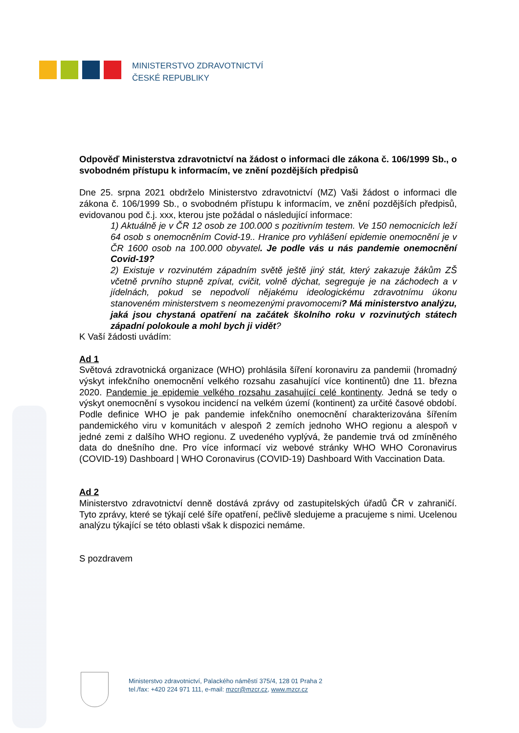MINISTERSTVO ZDRAVOTNICTVÍ
ČESKÉ REPUBLIKY
Odpověď Ministerstva zdravotnictví na žádost o informaci dle zákona č. 106/1999 Sb., o svobodném přístupu k informacím, ve znění pozdějších předpisů
Dne 25. srpna 2021 obdrželo Ministerstvo zdravotnictví (MZ) Vaši žádost o informaci dle zákona č. 106/1999 Sb., o svobodném přístupu k informacím, ve znění pozdějších předpisů, evidovanou pod č.j. xxx, kterou jste požádal o následující informace:
1) Aktuálně je v ČR 12 osob ze 100.000 s pozitivním testem. Ve 150 nemocnicích leží 64 osob s onemocněním Covid-19.. Hranice pro vyhlášení epidemie onemocnění je v ČR 1600 osob na 100.000 obyvatel. Je podle vás u nás pandemie onemocnění Covid-19?
2) Existuje v rozvinutém západním světě ještě jiný stát, který zakazuje žákům ZŠ včetně prvního stupně zpívat, cvičit, volně dýchat, segreguje je na záchodech a v jídelnách, pokud se nepodvolí nějakému ideologickému zdravotnímu úkonu stanoveném ministerstvem s neomezenými pravomocemi? Má ministerstvo analýzu, jaká jsou chystaná opatření na začátek školního roku v rozvinutých státech západní polokoule a mohl bych ji vidět?
K Vaší žádosti uvádím:
Ad 1
Světová zdravotnická organizace (WHO) prohlásila šíření koronaviru za pandemii (hromadný výskyt infekčního onemocnění velkého rozsahu zasahující více kontinentů) dne 11. března 2020. Pandemie je epidemie velkého rozsahu zasahující celé kontinenty. Jedná se tedy o výskyt onemocnění s vysokou incidencí na velkém území (kontinent) za určité časové období. Podle definice WHO je pak pandemie infekčního onemocnění charakterizována šířením pandemického viru v komunitách v alespoň 2 zemích jednoho WHO regionu a alespoň v jedné zemi z dalšího WHO regionu. Z uvedeného vyplývá, že pandemie trvá od zmíněného data do dnešního dne. Pro více informací viz webové stránky WHO WHO Coronavirus (COVID-19) Dashboard | WHO Coronavirus (COVID-19) Dashboard With Vaccination Data.
Ad 2
Ministerstvo zdravotnictví denně dostává zprávy od zastupitelských úřadů ČR v zahraničí. Tyto zprávy, které se týkají celé šíře opatření, pečlivě sledujeme a pracujeme s nimi. Ucelenou analýzu týkající se této oblasti však k dispozici nemáme.
S pozdravem
Ministerstvo zdravotnictví, Palackého náměstí 375/4, 128 01 Praha 2
tel./fax: +420 224 971 111, e-mail: mzcr@mzcr.cz, www.mzcr.cz